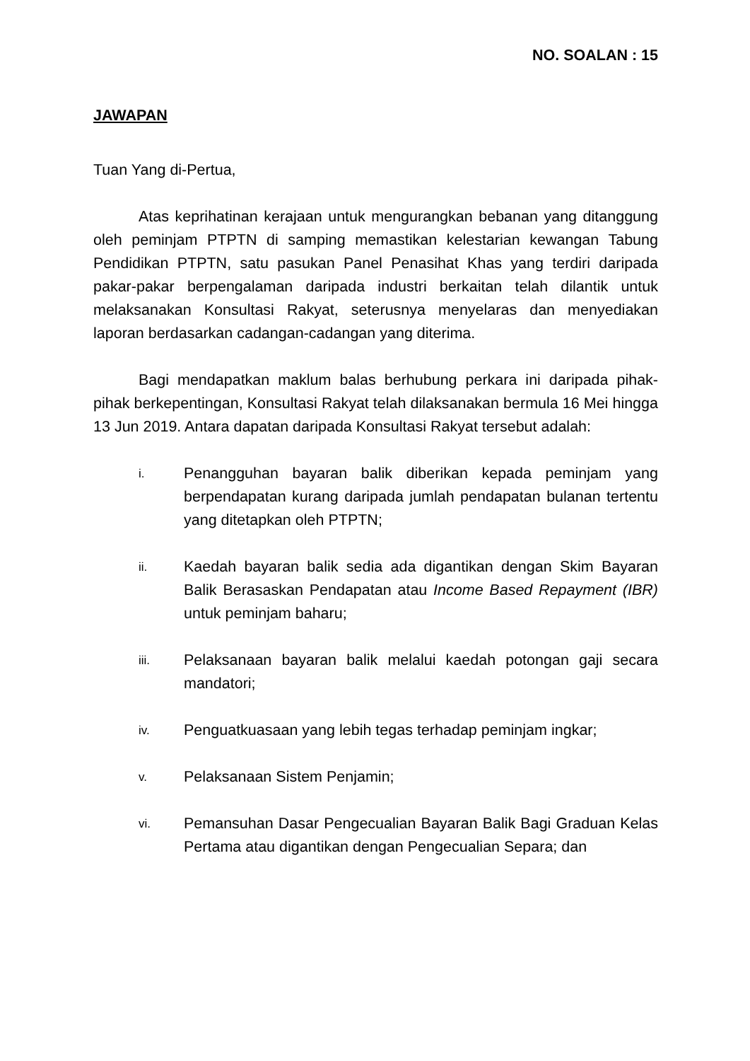NO. SOALAN : 15
JAWAPAN
Tuan Yang di-Pertua,
Atas keprihatinan kerajaan untuk mengurangkan bebanan yang ditanggung oleh peminjam PTPTN di samping memastikan kelestarian kewangan Tabung Pendidikan PTPTN, satu pasukan Panel Penasihat Khas yang terdiri daripada pakar-pakar berpengalaman daripada industri berkaitan telah dilantik untuk melaksanakan Konsultasi Rakyat, seterusnya menyelaras dan menyediakan laporan berdasarkan cadangan-cadangan yang diterima.
Bagi mendapatkan maklum balas berhubung perkara ini daripada pihak-pihak berkepentingan, Konsultasi Rakyat telah dilaksanakan bermula 16 Mei hingga 13 Jun 2019. Antara dapatan daripada Konsultasi Rakyat tersebut adalah:
i.
Penangguhan bayaran balik diberikan kepada peminjam yang berpendapatan kurang daripada jumlah pendapatan bulanan tertentu yang ditetapkan oleh PTPTN;
ii.
Kaedah bayaran balik sedia ada digantikan dengan Skim Bayaran Balik Berasaskan Pendapatan atau Income Based Repayment (IBR) untuk peminjam baharu;
iii.
Pelaksanaan bayaran balik melalui kaedah potongan gaji secara mandatori;
iv.
Penguatkuasaan yang lebih tegas terhadap peminjam ingkar;
v.
Pelaksanaan Sistem Penjamin;
vi.
Pemansuhan Dasar Pengecualian Bayaran Balik Bagi Graduan Kelas Pertama atau digantikan dengan Pengecualian Separa; dan